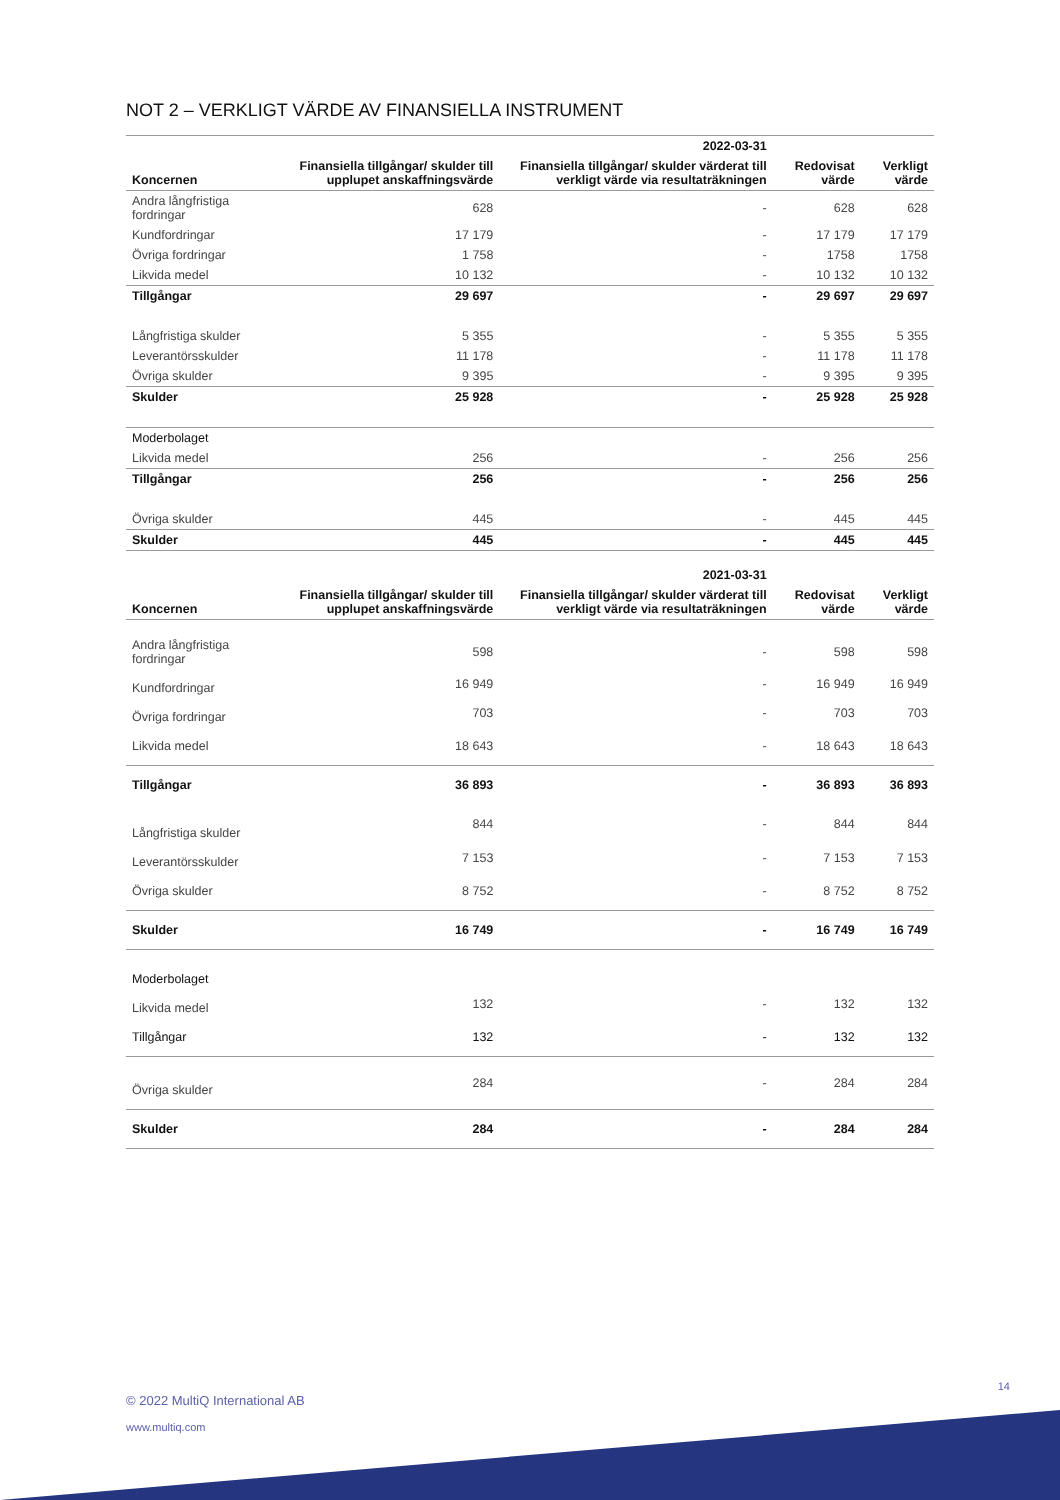NOT 2 – VERKLIGT VÄRDE AV FINANSIELLA INSTRUMENT
| | | 2022-03-31 | | |
| --- | --- | --- | --- | --- |
| Koncernen | Finansiella tillgångar/ skulder till upplupet anskaffningsvärde | Finansiella tillgångar/ skulder värderat till verkligt värde via resultaträkningen | Redovisat värde | Verkligt värde |
| Andra långfristiga fordringar | 628 | - | 628 | 628 |
| Kundfordringar | 17 179 | - | 17 179 | 17 179 |
| Övriga fordringar | 1 758 | - | 1758 | 1758 |
| Likvida medel | 10 132 | - | 10 132 | 10 132 |
| Tillgångar | 29 697 | - | 29 697 | 29 697 |
| Långfristiga skulder | 5 355 | - | 5 355 | 5 355 |
| Leverantörsskulder | 11 178 | - | 11 178 | 11 178 |
| Övriga skulder | 9 395 | - | 9 395 | 9 395 |
| Skulder | 25 928 | - | 25 928 | 25 928 |
| Moderbolaget | | | | |
| Likvida medel | 256 | - | 256 | 256 |
| Tillgångar | 256 | - | 256 | 256 |
| Övriga skulder | 445 | - | 445 | 445 |
| Skulder | 445 | - | 445 | 445 |
| | | 2021-03-31 | | |
| --- | --- | --- | --- | --- |
| Koncernen | Finansiella tillgångar/ skulder till upplupet anskaffningsvärde | Finansiella tillgångar/ skulder värderat till verkligt värde via resultaträkningen | Redovisat värde | Verkligt värde |
| Andra långfristiga fordringar | 598 | - | 598 | 598 |
| Kundfordringar | 16 949 | - | 16 949 | 16 949 |
| Övriga fordringar | 703 | - | 703 | 703 |
| Likvida medel | 18 643 | - | 18 643 | 18 643 |
| Tillgångar | 36 893 | - | 36 893 | 36 893 |
| Långfristiga skulder | 844 | - | 844 | 844 |
| Leverantörsskulder | 7 153 | - | 7 153 | 7 153 |
| Övriga skulder | 8 752 | - | 8 752 | 8 752 |
| Skulder | 16 749 | - | 16 749 | 16 749 |
| Moderbolaget | | | | |
| Likvida medel | 132 | - | 132 | 132 |
| Tillgångar | 132 | - | 132 | 132 |
| Övriga skulder | 284 | - | 284 | 284 |
| Skulder | 284 | - | 284 | 284 |
14
© 2022 MultiQ International AB
www.multiq.com